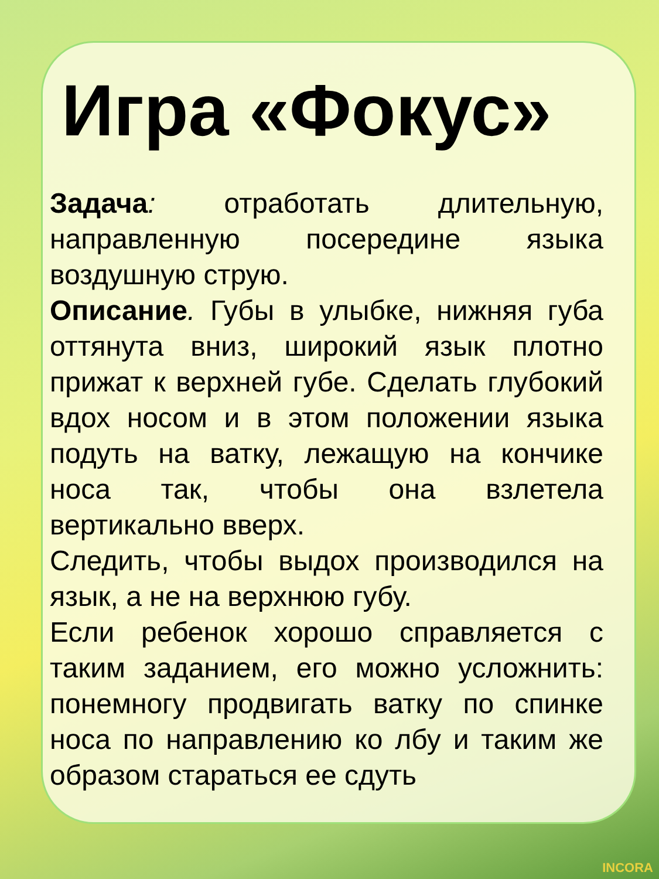Игра «Фокус»
Задача: отработать длительную, направленную посередине языка воздушную струю.
Описание. Губы в улыбке, нижняя губа оттянута вниз, широкий язык плотно прижат к верхней губе. Сделать глубокий вдох носом и в этом положении языка подуть на ватку, лежащую на кончике носа так, чтобы она взлетела вертикально вверх.
Следить, чтобы выдох производился на язык, а не на верхнюю губу.
Если ребенок хорошо справляется с таким заданием, его можно усложнить: понемногу продвигать ватку по спинке носа по направлению ко лбу и таким же образом стараться ее сдуть
INCORA